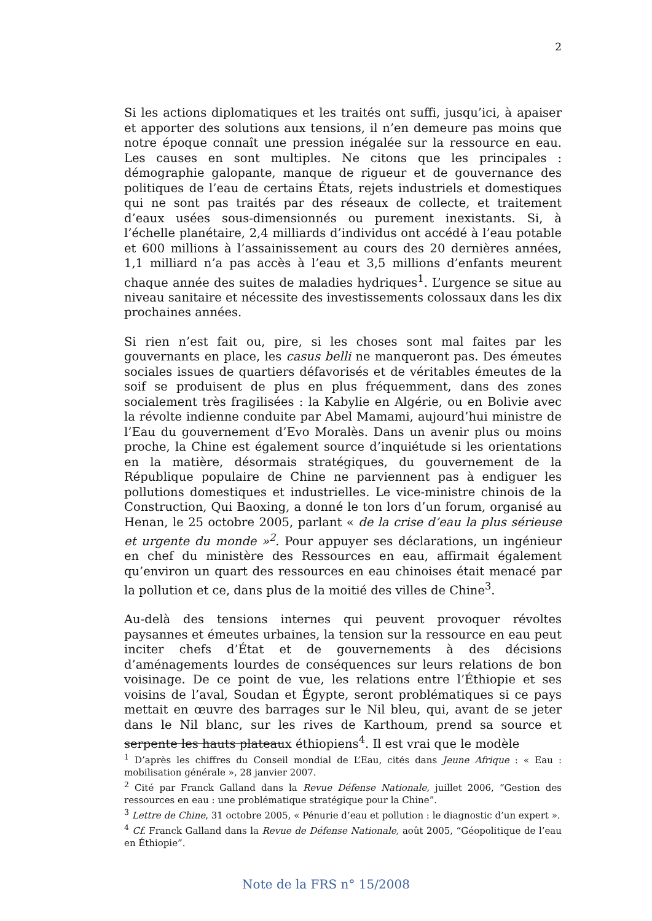2
Si les actions diplomatiques et les traités ont suffi, jusqu’ici, à apaiser et apporter des solutions aux tensions, il n’en demeure pas moins que notre époque connaît une pression inégalée sur la ressource en eau. Les causes en sont multiples. Ne citons que les principales : démographie galopante, manque de rigueur et de gouvernance des politiques de l’eau de certains États, rejets industriels et domestiques qui ne sont pas traités par des réseaux de collecte, et traitement d’eaux usées sous-dimensionnés ou purement inexistants. Si, à l’échelle planétaire, 2,4 milliards d’individus ont accédé à l’eau potable et 600 millions à l’assainissement au cours des 20 dernières années, 1,1 milliard n’a pas accès à l’eau et 3,5 millions d’enfants meurent chaque année des suites de maladies hydriques<sup>1</sup>. L’urgence se situe au niveau sanitaire et nécessite des investissements colossaux dans les dix prochaines années.
Si rien n’est fait ou, pire, si les choses sont mal faites par les gouvernants en place, les casus belli ne manqueront pas. Des émeutes sociales issues de quartiers défavorisés et de véritables émeutes de la soif se produisent de plus en plus fréquemment, dans des zones socialement très fragilisées : la Kabylie en Algérie, ou en Bolivie avec la révolte indienne conduite par Abel Mamami, aujourd’hui ministre de l’Eau du gouvernement d’Evo Moralès. Dans un avenir plus ou moins proche, la Chine est également source d’inquiétude si les orientations en la matière, désormais stratégiques, du gouvernement de la République populaire de Chine ne parviennent pas à endiguer les pollutions domestiques et industrielles. Le vice-ministre chinois de la Construction, Qui Baoxing, a donné le ton lors d’un forum, organisé au Henan, le 25 octobre 2005, parlant « de la crise d’eau la plus sérieuse et urgente du monde »<sup>2</sup>. Pour appuyer ses déclarations, un ingénieur en chef du ministère des Ressources en eau, affirmait également qu’environ un quart des ressources en eau chinoises était menacé par la pollution et ce, dans plus de la moitié des villes de Chine<sup>3</sup>.
Au-delà des tensions internes qui peuvent provoquer révoltes paysannes et émeutes urbaines, la tension sur la ressource en eau peut inciter chefs d’État et de gouvernements à des décisions d’aménagements lourdes de conséquences sur leurs relations de bon voisinage. De ce point de vue, les relations entre l’Éthiopie et ses voisins de l’aval, Soudan et Égypte, seront problématiques si ce pays mettait en œuvre des barrages sur le Nil bleu, qui, avant de se jeter dans le Nil blanc, sur les rives de Karthoum, prend sa source et serpente les hauts plateaux éthiopiens<sup>4</sup>. Il est vrai que le modèle
<sup>1</sup> D’après les chiffres du Conseil mondial de L’Eau, cités dans Jeune Afrique : « Eau : mobilisation générale », 28 janvier 2007.
<sup>2</sup> Cité par Franck Galland dans la Revue Défense Nationale, juillet 2006, “Gestion des ressources en eau : une problématique stratégique pour la Chine”.
<sup>3</sup> Lettre de Chine, 31 octobre 2005, « Pénurie d’eau et pollution : le diagnostic d’un expert ».
<sup>4</sup> Cf. Franck Galland dans la Revue de Défense Nationale, août 2005, “Géopolitique de l’eau en Éthiopie”.
Note de la FRS n° 15/2008